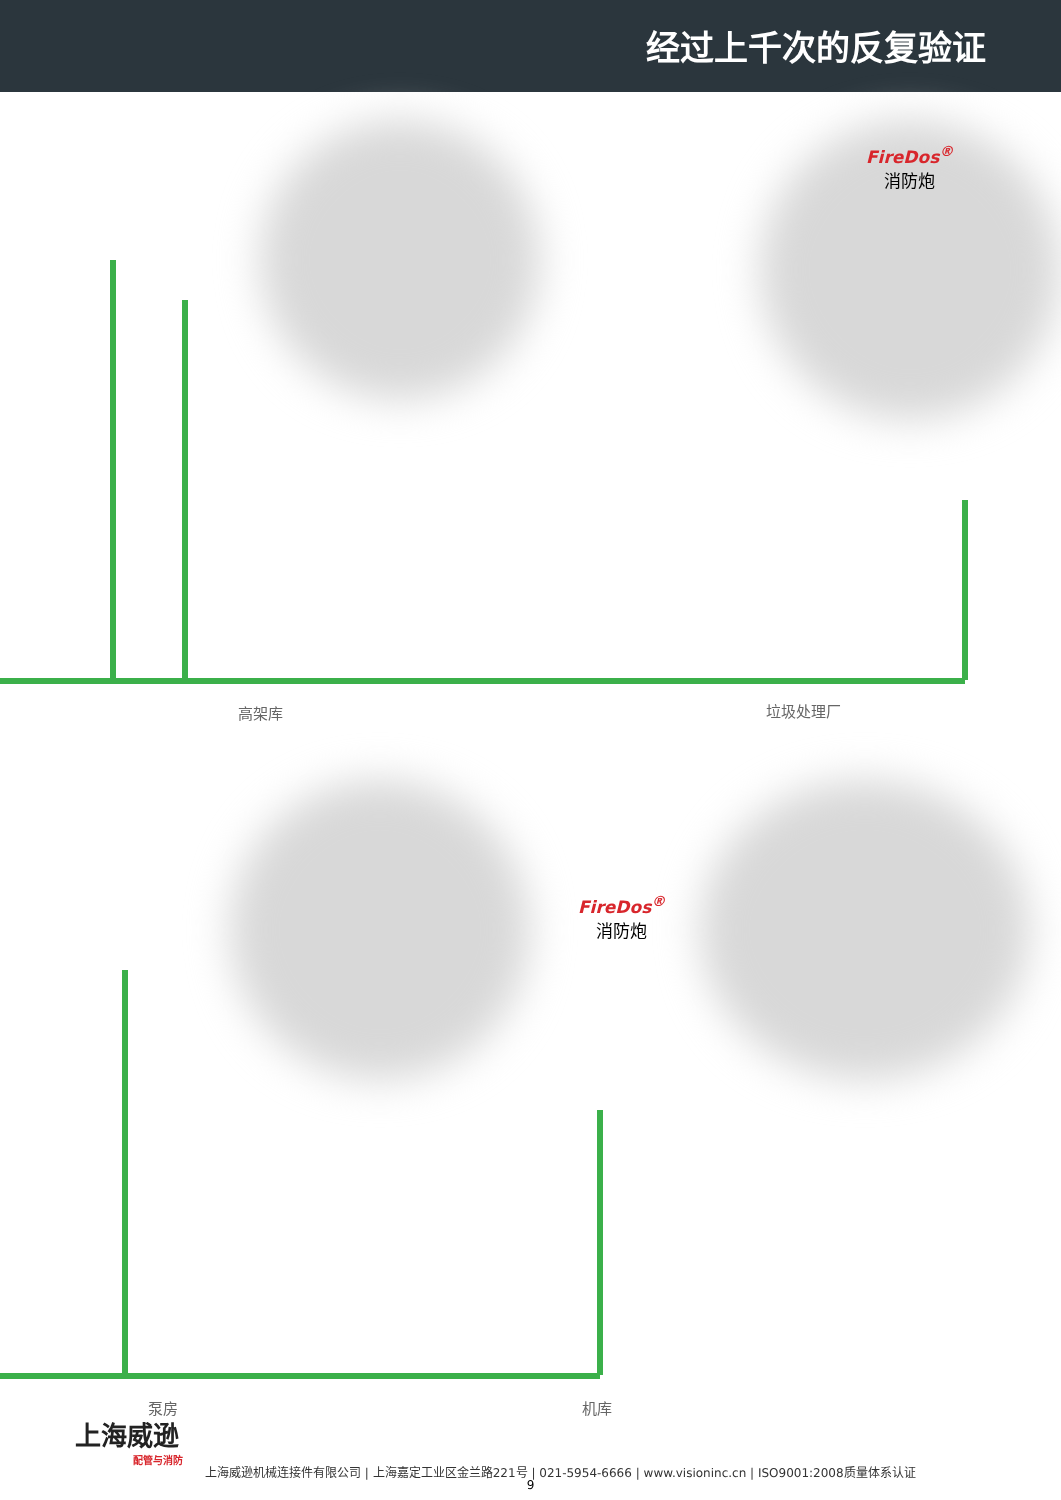经过上千次的反复验证
FireDos<sup>®</sup>
消防炮
FireDos<sup>®</sup>
消防炮
高架库 垃圾处理厂
泵房 机库
上海威逊
配管与消防
上海威逊机械连接件有限公司 | 上海嘉定工业区金兰路221号 | 021-5954-6666 | www.visioninc.cn | ISO9001:2008质量体系认证
9